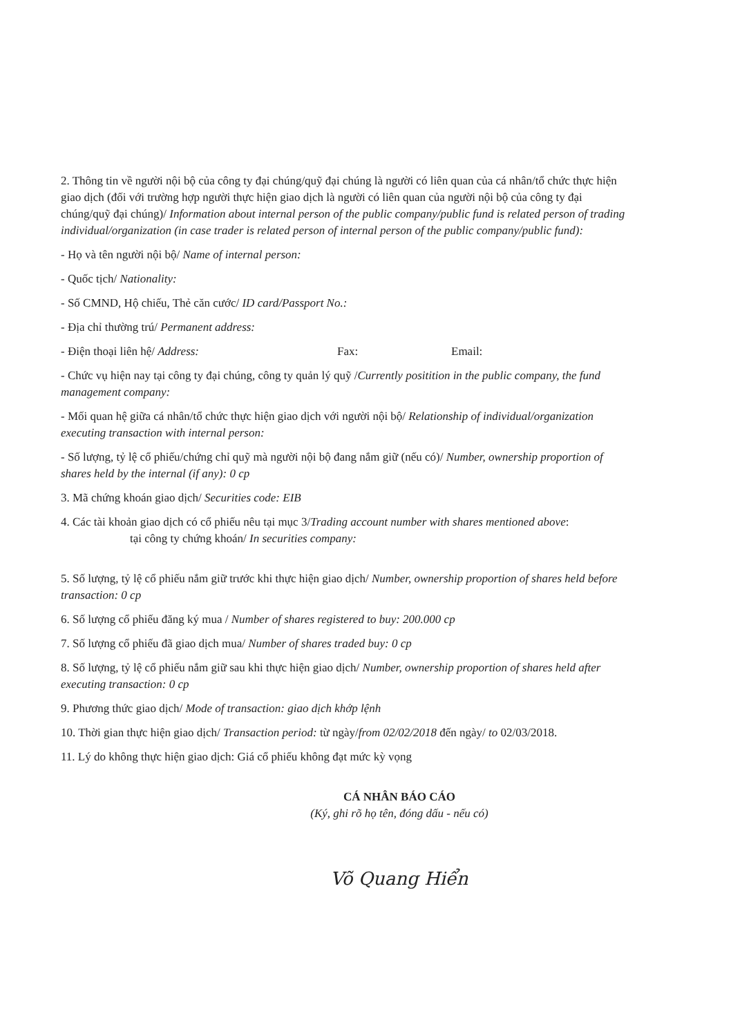2. Thông tin về người nội bộ của công ty đại chúng/quỹ đại chúng là người có liên quan của cá nhân/tổ chức thực hiện giao dịch (đối với trường hợp người thực hiện giao dịch là người có liên quan của người nội bộ của công ty đại chúng/quỹ đại chúng)/ Information about internal person of the public company/public fund is related person of trading individual/organization (in case trader is related person of internal person of the public company/public fund):
- Họ và tên người nội bộ/ Name of internal person:
- Quốc tịch/ Nationality:
- Số CMND, Hộ chiếu, Thẻ căn cước/ ID card/Passport No.:
- Địa chỉ thường trú/ Permanent address:
- Điện thoại liên hệ/ Address: Fax: Email:
- Chức vụ hiện nay tại công ty đại chúng, công ty quản lý quỹ /Currently positition in the public company, the fund management company:
- Mối quan hệ giữa cá nhân/tổ chức thực hiện giao dịch với người nội bộ/ Relationship of individual/organization executing transaction with internal person:
- Số lượng, tỷ lệ cổ phiếu/chứng chỉ quỹ mà người nội bộ đang nắm giữ (nếu có)/ Number, ownership proportion of shares held by the internal (if any): 0 cp
3. Mã chứng khoán giao dịch/ Securities code: EIB
4. Các tài khoản giao dịch có cổ phiếu nêu tại mục 3/Trading account number with shares mentioned above: tại công ty chứng khoán/ In securities company:
5. Số lượng, tỷ lệ cổ phiếu nắm giữ trước khi thực hiện giao dịch/ Number, ownership proportion of shares held before transaction: 0 cp
6. Số lượng cổ phiếu đăng ký mua / Number of shares registered to buy: 200.000 cp
7. Số lượng cổ phiếu đã giao dịch mua/ Number of shares traded buy: 0 cp
8. Số lượng, tỷ lệ cổ phiếu nắm giữ sau khi thực hiện giao dịch/ Number, ownership proportion of shares held after executing transaction: 0 cp
9. Phương thức giao dịch/ Mode of transaction: giao dịch khớp lệnh
10. Thời gian thực hiện giao dịch/ Transaction period: từ ngày/from 02/02/2018 đến ngày/ to 02/03/2018.
11. Lý do không thực hiện giao dịch: Giá cổ phiếu không đạt mức kỳ vọng
CÁ NHÂN BÁO CÁO
(Ký, ghi rõ họ tên, đóng dấu - nếu có)
Võ Quang Hiển